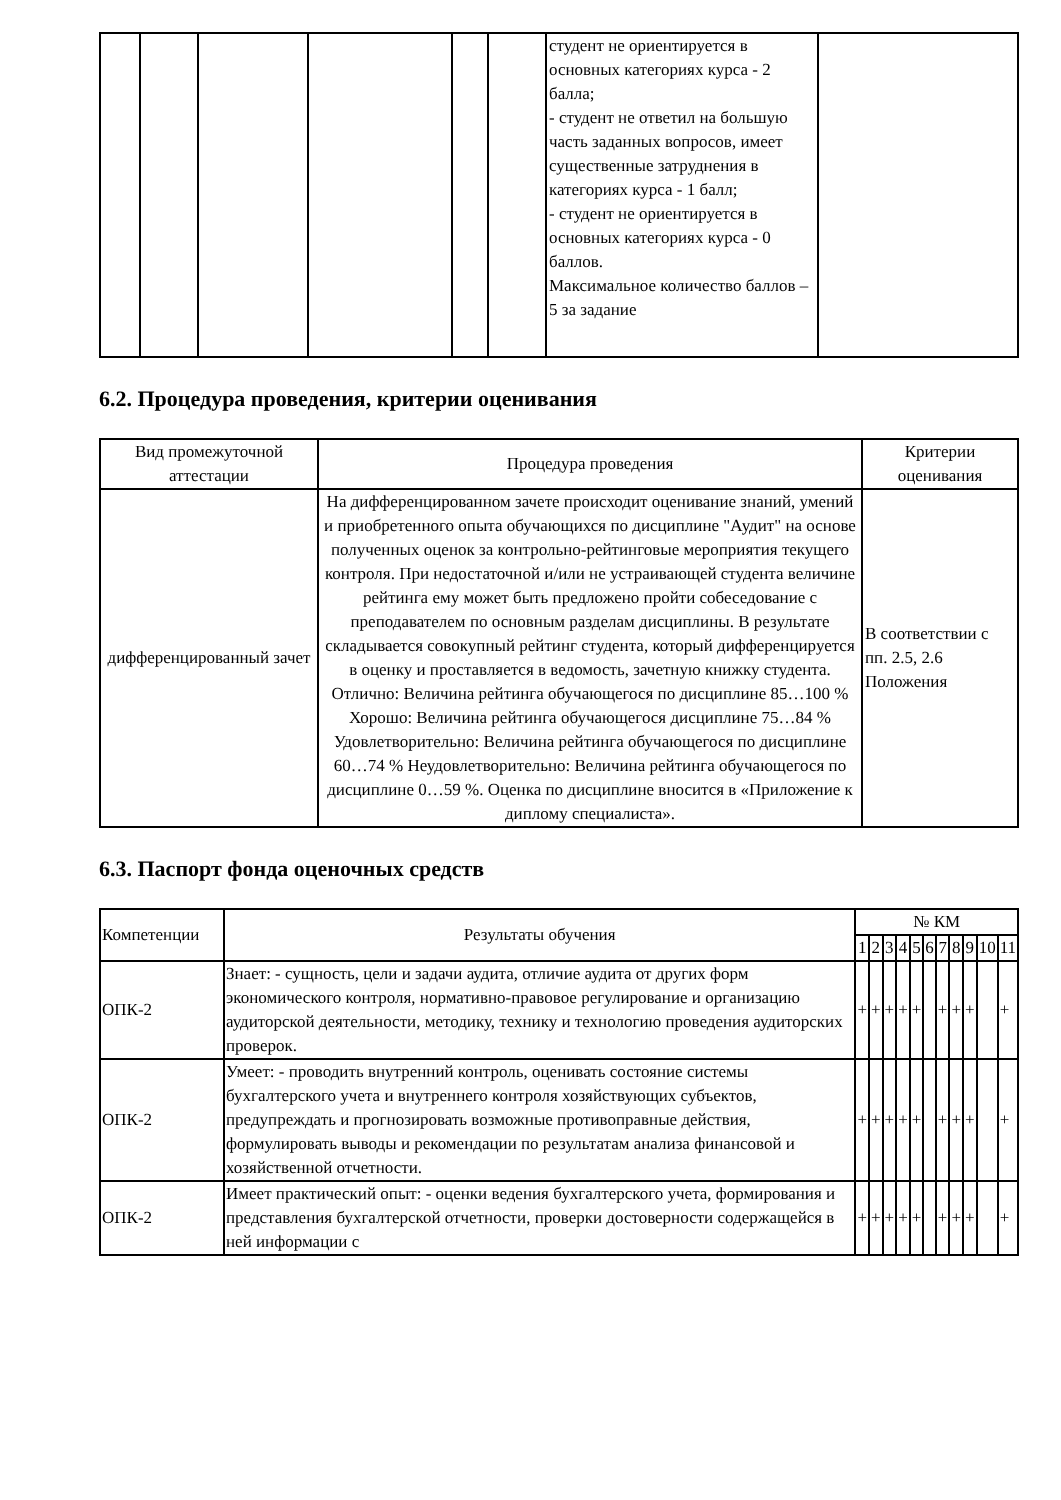| | | | | | | студент не ориентируется в основных категориях курса - 2 балла; - студент не ответил на большую часть заданных вопросов, имеет существенные затруднения в категориях курса - 1 балл; - студент не ориентируется в основных категориях курса - 0 баллов. Максимальное количество баллов – 5 за задание | |
6.2. Процедура проведения, критерии оценивания
| Вид промежуточной аттестации | Процедура проведения | Критерии оценивания |
| --- | --- | --- |
| дифференцированный зачет | На дифференцированном зачете происходит оценивание знаний, умений и приобретенного опыта обучающихся по дисциплине "Аудит" на основе полученных оценок за контрольно-рейтинговые мероприятия текущего контроля. При недостаточной и/или не устраивающей студента величине рейтинга ему может быть предложено пройти собеседование с преподавателем по основным разделам дисциплины. В результате складывается совокупный рейтинг студента, который дифференцируется в оценку и проставляется в ведомость, зачетную книжку студента. Отлично: Величина рейтинга обучающегося по дисциплине 85…100 % Хорошо: Величина рейтинга обучающегося дисциплине 75…84 % Удовлетворительно: Величина рейтинга обучающегося по дисциплине 60…74 % Неудовлетворительно: Величина рейтинга обучающегося по дисциплине 0…59 %. Оценка по дисциплине вносится в «Приложение к диплому специалиста». | В соответствии с пп. 2.5, 2.6 Положения |
6.3. Паспорт фонда оценочных средств
| Компетенции | Результаты обучения | № КМ | | | | | | | | | | |
| --- | --- | --- | --- | --- | --- | --- | --- | --- | --- | --- | --- | --- |
| | | 1 | 2 | 3 | 4 | 5 | 6 | 7 | 8 | 9 | 10 | 11 |
| ОПК-2 | Знает: - сущность, цели и задачи аудита, отличие аудита от других форм экономического контроля, нормативно-правовое регулирование и организацию аудиторской деятельности, методику, технику и технологию проведения аудиторских проверок. | + | + | + | + | + | | + | + | + | | + |
| ОПК-2 | Умеет: - проводить внутренний контроль, оценивать состояние системы бухгалтерского учета и внутреннего контроля хозяйствующих субъектов, предупреждать и прогнозировать возможные противоправные действия, формулировать выводы и рекомендации по результатам анализа финансовой и хозяйственной отчетности. | + | + | + | + | + | | + | + | + | | + |
| ОПК-2 | Имеет практический опыт: - оценки ведения бухгалтерского учета, формирования и представления бухгалтерской отчетности, проверки достоверности содержащейся в ней информации с | + | + | + | + | + | | + | + | + | | + |